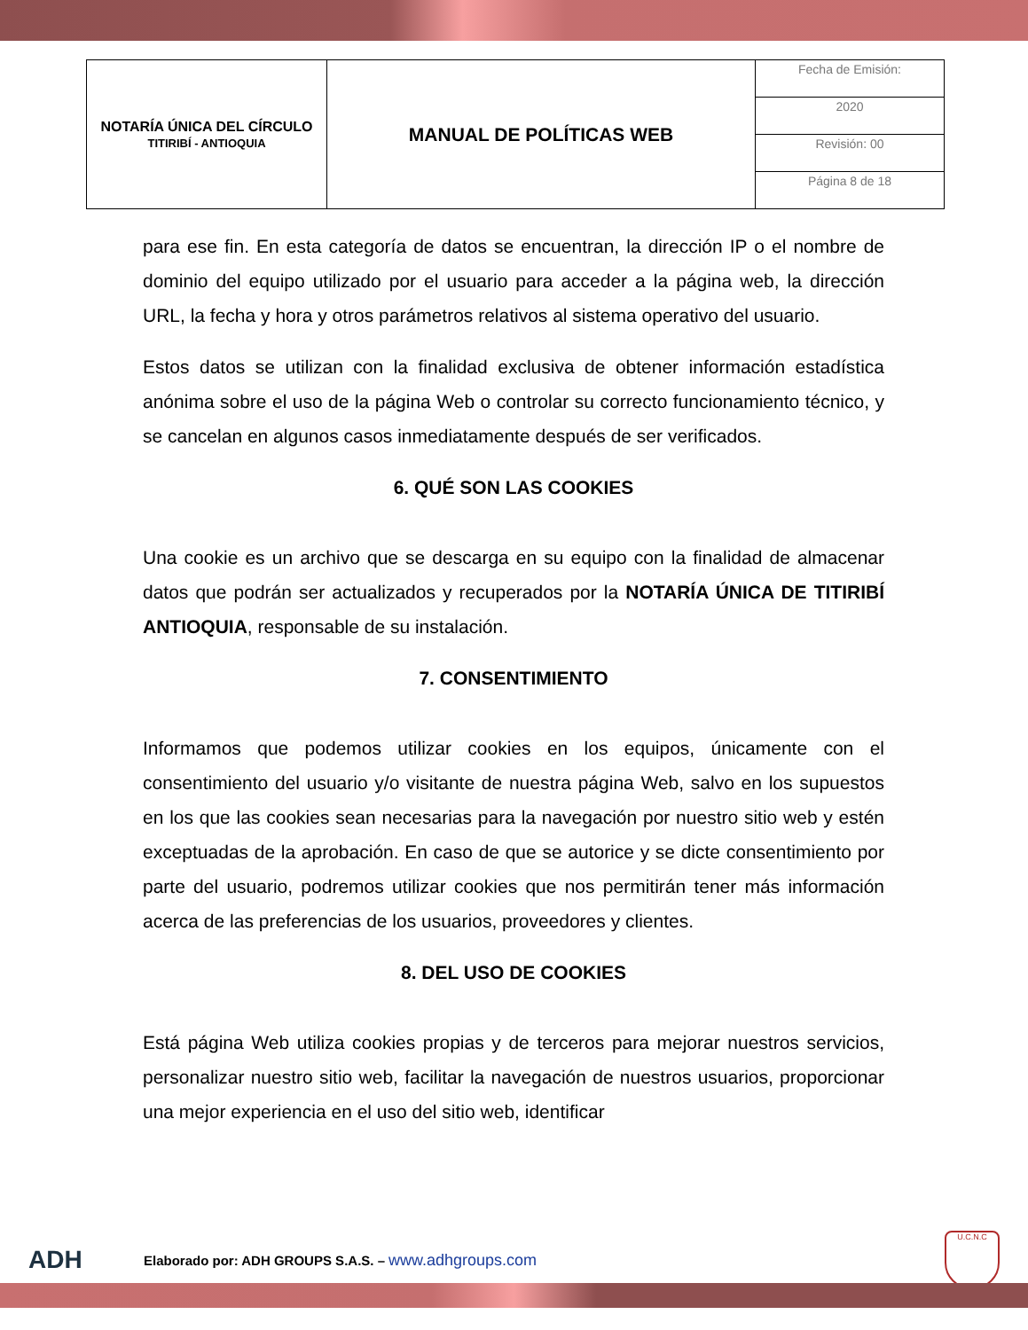| NOTARÍA ÚNICA DEL CÍRCULO TITIRIBÍ - ANTIOQUIA | MANUAL DE POLÍTICAS WEB | Fecha de Emisión: |
| | | 2020 |
| | | Revisión: 00 |
| | | Página 8 de 18 |
para ese fin. En esta categoría de datos se encuentran, la dirección IP o el nombre de dominio del equipo utilizado por el usuario para acceder a la página web, la dirección URL, la fecha y hora y otros parámetros relativos al sistema operativo del usuario.
Estos datos se utilizan con la finalidad exclusiva de obtener información estadística anónima sobre el uso de la página Web o controlar su correcto funcionamiento técnico, y se cancelan en algunos casos inmediatamente después de ser verificados.
6. QUÉ SON LAS COOKIES
Una cookie es un archivo que se descarga en su equipo con la finalidad de almacenar datos que podrán ser actualizados y recuperados por la NOTARÍA ÚNICA DE TITIRIBÍ ANTIOQUIA, responsable de su instalación.
7. CONSENTIMIENTO
Informamos que podemos utilizar cookies en los equipos, únicamente con el consentimiento del usuario y/o visitante de nuestra página Web, salvo en los supuestos en los que las cookies sean necesarias para la navegación por nuestro sitio web y estén exceptuadas de la aprobación. En caso de que se autorice y se dicte consentimiento por parte del usuario, podremos utilizar cookies que nos permitirán tener más información acerca de las preferencias de los usuarios, proveedores y clientes.
8. DEL USO DE COOKIES
Está página Web utiliza cookies propias y de terceros para mejorar nuestros servicios, personalizar nuestro sitio web, facilitar la navegación de nuestros usuarios, proporcionar una mejor experiencia en el uso del sitio web, identificar
ADH Elaborado por: ADH GROUPS S.A.S. – www.adhgroups.com
U.C.N.C